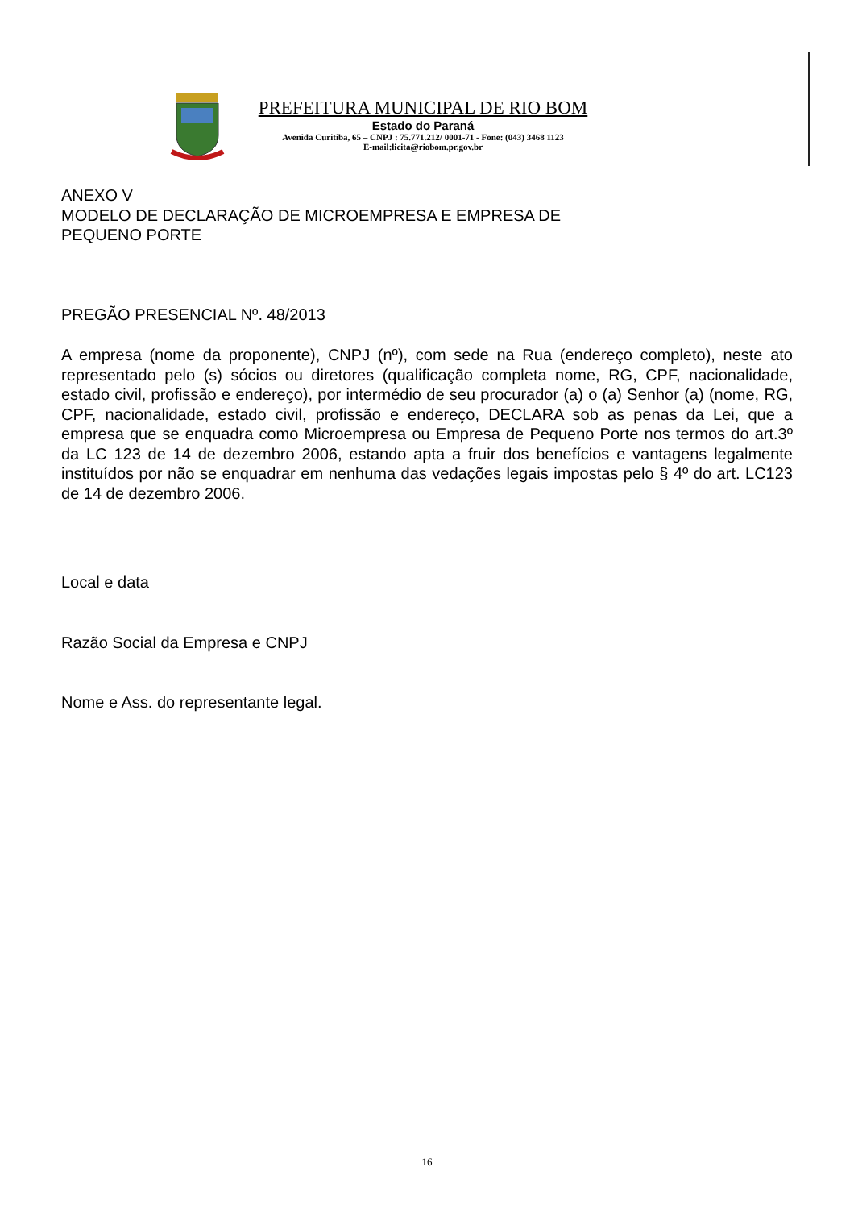PREFEITURA MUNICIPAL DE RIO BOM
Estado do Paraná
Avenida Curitiba, 65 – CNPJ : 75.771.212/ 0001-71 - Fone: (043) 3468 1123
E-mail:licita@riobom.pr.gov.br
ANEXO V
MODELO DE DECLARAÇÃO DE MICROEMPRESA E EMPRESA DE
PEQUENO PORTE
PREGÃO PRESENCIAL Nº. 48/2013
A empresa (nome da proponente), CNPJ (nº), com sede na Rua (endereço completo), neste ato representado pelo (s) sócios ou diretores (qualificação completa nome, RG, CPF, nacionalidade, estado civil, profissão e endereço), por intermédio de seu procurador (a) o (a) Senhor (a) (nome, RG, CPF, nacionalidade, estado civil, profissão e endereço, DECLARA sob as penas da Lei, que a empresa que se enquadra como Microempresa ou Empresa de Pequeno Porte nos termos do art.3º da LC 123 de 14 de dezembro 2006, estando apta a fruir dos benefícios e vantagens legalmente instituídos por não se enquadrar em nenhuma das vedações legais impostas pelo § 4º do art. LC123 de 14 de dezembro 2006.
Local e data
Razão Social da Empresa e CNPJ
Nome e Ass. do representante legal.
16